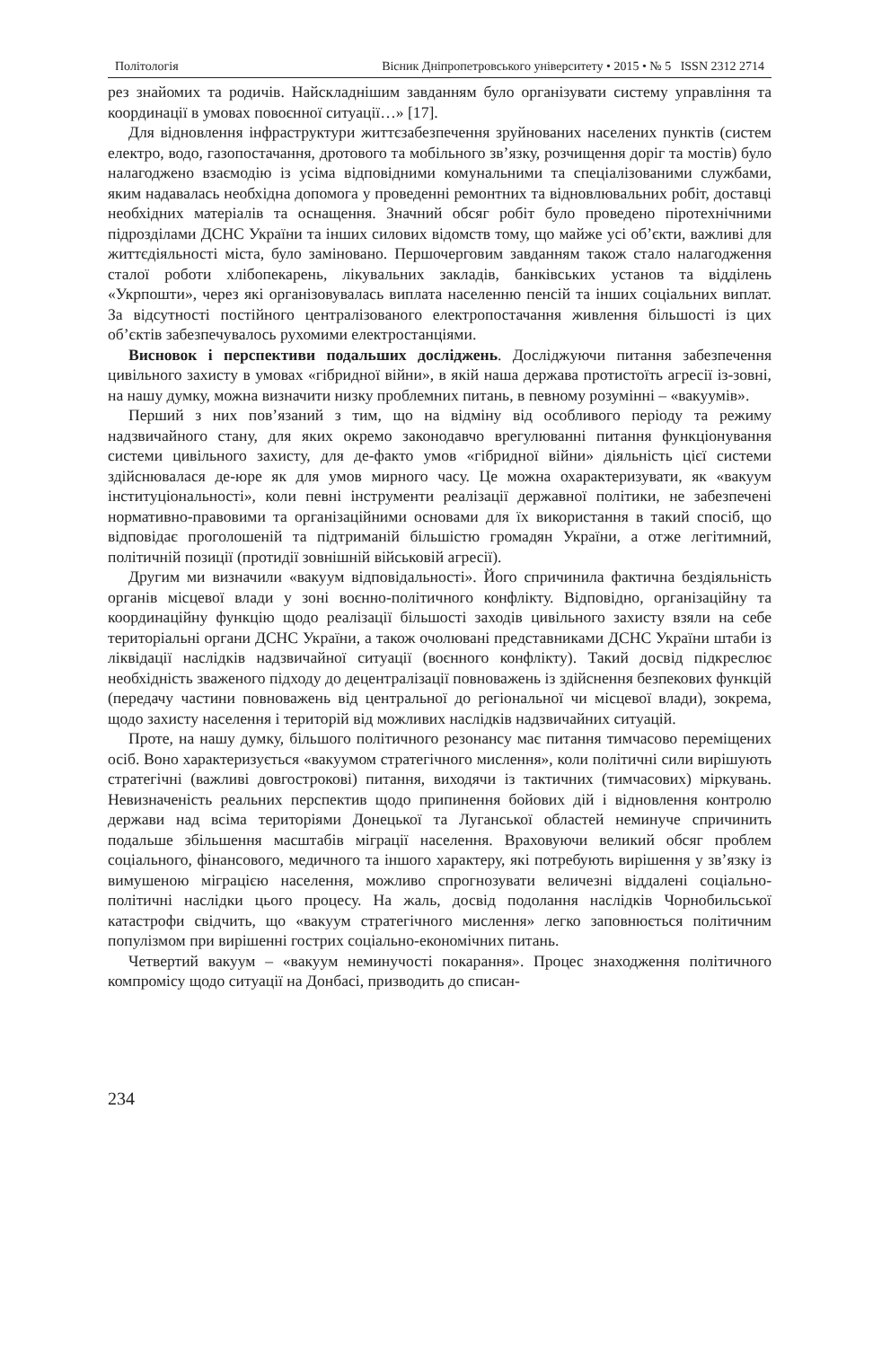Політологія Вісник Дніпропетровського університету • 2015 • № 5 ISSN 2312 2714
рез знайомих та родичів. Найскладнішим завданням було організувати систему управління та координації в умовах повоєнної ситуації…» [17].
Для відновлення інфраструктури життєзабезпечення зруйнованих населених пунктів (систем електро, водо, газопостачання, дротового та мобільного зв’язку, розчищення доріг та мостів) було налагоджено взаємодію із усіма відповідними комунальними та спеціалізованими службами, яким надавалась необхідна допомога у проведенні ремонтних та відновлювальних робіт, доставці необхідних матеріалів та оснащення. Значний обсяг робіт було проведено піротехнічними підрозділами ДСНС України та інших силових відомств тому, що майже усі об’єкти, важливі для життєдіяльності міста, було заміновано. Першочерговим завданням також стало налагодження сталої роботи хлібопекарень, лікувальних закладів, банківських установ та відділень «Укрпошти», через які організовувалась виплата населенню пенсій та інших соціальних виплат. За відсутності постійного централізованого електропостачання живлення більшості із цих об’єктів забезпечувалось рухомими електростанціями.
Висновок і перспективи подальших досліджень. Досліджуючи питання забезпечення цивільного захисту в умовах «гібридної війни», в якій наша держава протистоїть агресії із-зовні, на нашу думку, можна визначити низку проблемних питань, в певному розумінні – «вакуумів».
Перший з них пов’язаний з тим, що на відміну від особливого періоду та режиму надзвичайного стану, для яких окремо законодавчо врегулюванні питання функціонування системи цивільного захисту, для де-факто умов «гібридної війни» діяльність цієї системи здійснювалася де-юре як для умов мирного часу. Це можна охарактеризувати, як «вакуум інституціональності», коли певні інструменти реалізації державної політики, не забезпечені нормативно-правовими та організаційними основами для їх використання в такий спосіб, що відповідає проголошеній та підтриманій більшістю громадян України, а отже легітимний, політичній позиції (протидії зовнішній військовій агресії).
Другим ми визначили «вакуум відповідальності». Його спричинила фактична бездіяльність органів місцевої влади у зоні воєнно-політичного конфлікту. Відповідно, організаційну та координаційну функцію щодо реалізації більшості заходів цивільного захисту взяли на себе територіальні органи ДСНС України, а також очолювані представниками ДСНС України штаби із ліквідації наслідків надзвичайної ситуації (воєнного конфлікту). Такий досвід підкреслює необхідність зваженого підходу до децентралізації повноважень із здійснення безпекових функцій (передачу частини повноважень від центральної до регіональної чи місцевої влади), зокрема, щодо захисту населення і територій від можливих наслідків надзвичайних ситуацій.
Проте, на нашу думку, більшого політичного резонансу має питання тимчасово переміщених осіб. Воно характеризується «вакуумом стратегічного мислення», коли політичні сили вирішують стратегічні (важливі довгострокові) питання, виходячи із тактичних (тимчасових) міркувань. Невизначеність реальних перспектив щодо припинення бойових дій і відновлення контролю держави над всіма територіями Донецької та Луганської областей неминуче спричинить подальше збільшення масштабів міграції населення. Враховуючи великий обсяг проблем соціального, фінансового, медичного та іншого характеру, які потребують вирішення у зв’язку із вимушеною міграцією населення, можливо спрогнозувати величезні віддалені соціально-політичні наслідки цього процесу. На жаль, досвід подолання наслідків Чорнобильської катастрофи свідчить, що «вакуум стратегічного мислення» легко заповнюється політичним популізмом при вирішенні гострих соціально-економічних питань.
Четвертий вакуум – «вакуум неминучості покарання». Процес знаходження політичного компромісу щодо ситуації на Донбасі, призводить до списан-
234